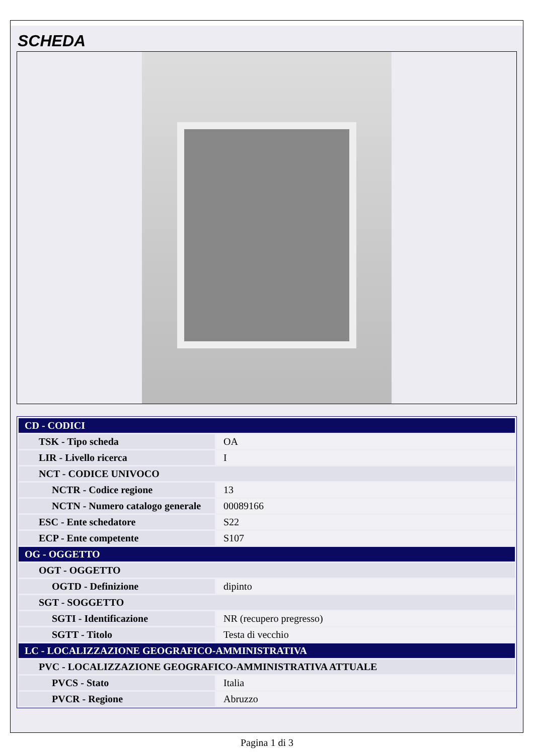SCHEDA
| CD - CODICI | |
| TSK - Tipo scheda | OA |
| LIR - Livello ricerca | I |
| NCT - CODICE UNIVOCO | |
| NCTR - Codice regione | 13 |
| NCTN - Numero catalogo generale | 00089166 |
| ESC - Ente schedatore | S22 |
| ECP - Ente competente | S107 |
| OG - OGGETTO | |
| OGT - OGGETTO | |
| OGTD - Definizione | dipinto |
| SGT - SOGGETTO | |
| SGTI - Identificazione | NR (recupero pregresso) |
| SGTT - Titolo | Testa di vecchio |
| LC - LOCALIZZAZIONE GEOGRAFICO-AMMINISTRATIVA | |
| PVC - LOCALIZZAZIONE GEOGRAFICO-AMMINISTRATIVA ATTUALE | |
| PVCS - Stato | Italia |
| PVCR - Regione | Abruzzo |
Pagina 1 di 3